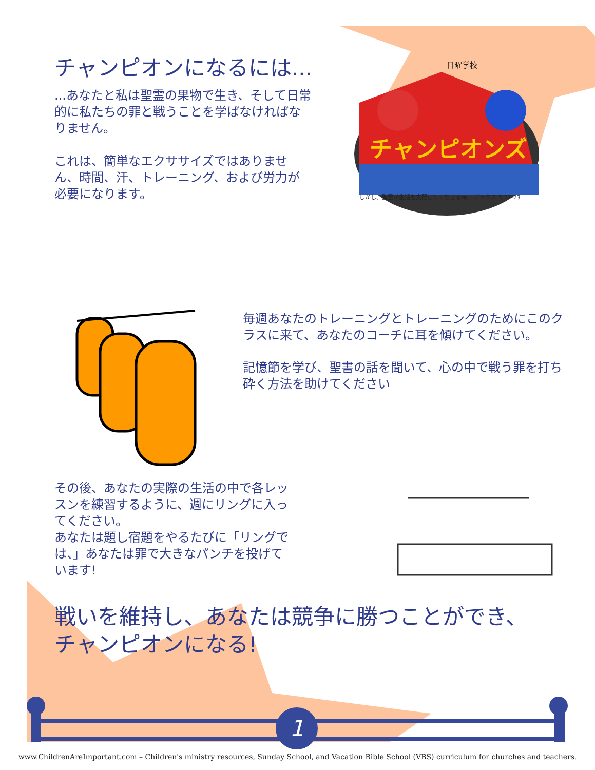チャンピオンになるには...
...あなたと私は聖霊の果物で生き、そして日常的に私たちの罪と戦うことを学ばなければなりません。
これは、簡単なエクササイズではありません、時間、汗、トレーニング、および労力が必要になります。
日曜学校
チャンピオンズ
しかし、聖霊が生活を支配してくださる時、 ガラタス 5:22-23
毎週あなたのトレーニングとトレーニングのためにこのクラスに来て、あなたのコーチに耳を傾けてください。
記憶節を学び、聖書の話を聞いて、心の中で戦う罪を打ち砕く方法を助けてください
その後、あなたの実際の生活の中で各レッスンを練習するように、週にリングに入ってください。
あなたは題し宿題をやるたびに「リングでは、」あなたは罪で大きなパンチを投げています!
戦いを維持し、あなたは競争に勝つことができ、
チャンピオンになる!
1
www.ChildrenAreImportant.com – Children's ministry resources, Sunday School, and Vacation Bible School (VBS) curriculum for churches and teachers.